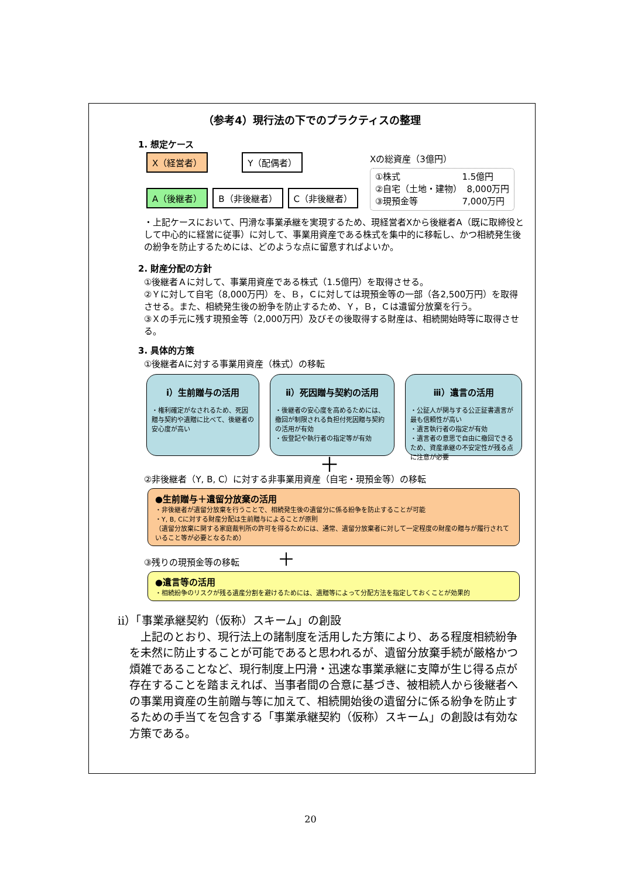（参考4）現行法の下でのプラクティスの整理
1. 想定ケース
X（経営者） Y（配偶者）
A（後継者） B（非後継者） C（非後継者）
Xの総資産（3億円）
①株式　　　　　　　1.5億円
②自宅（土地・建物）　8,000万円
③現預金等　　　　　7,000万円
・上記ケースにおいて、円滑な事業承継を実現するため、現経営者Xから後継者A（既に取締役として中心的に経営に従事）に対して、事業用資産である株式を集中的に移転し、かつ相続発生後の紛争を防止するためには、どのような点に留意すればよいか。
2. 財産分配の方針
①後継者Ａに対して、事業用資産である株式（1.5億円）を取得させる。
②Ｙに対して自宅（8,000万円）を、Ｂ，Ｃに対しては現預金等の一部（各2,500万円）を取得させる。また、相続発生後の紛争を防止するため、Ｙ，Ｂ，Ｃは遺留分放棄を行う。
③Ｘの手元に残す現預金等（2,000万円）及びその後取得する財産は、相続開始時等に取得させる。
3. 具体的方策
①後継者Aに対する事業用資産（株式）の移転
ⅰ）生前贈与の活用
・権利確定がなされるため、死因贈与契約や遺贈に比べて、後継者の安心度が高い
ⅱ）死因贈与契約の活用
・後継者の安心度を高めるためには、撤回が制限される負担付死因贈与契約の活用が有効
・仮登記や執行者の指定等が有効
ⅲ）遺言の活用
・公証人が関与する公正証書遺言が最も信頼性が高い
・遺言執行者の指定が有効
・遺言者の意思で自由に撤回できるため、資産承継の不安定性が残る点に注意が必要
＋
②非後継者（Y, B, C）に対する非事業用資産（自宅・現預金等）の移転
●生前贈与＋遺留分放棄の活用
・非後継者が遺留分放棄を行うことで、相続発生後の遺留分に係る紛争を防止することが可能
・Y, B, Cに対する財産分配は生前贈与によることが原則
（遺留分放棄に関する家庭裁判所の許可を得るためには、通常、遺留分放棄者に対して一定程度の財産の贈与が履行されていること等が必要となるため）
③残りの現預金等の移転 ＋
●遺言等の活用
・相続紛争のリスクが残る遺産分割を避けるためには、遺贈等によって分配方法を指定しておくことが効果的
ⅱ）「事業承継契約（仮称）スキーム」の創設
　上記のとおり、現行法上の諸制度を活用した方策により、ある程度相続紛争を未然に防止することが可能であると思われるが、遺留分放棄手続が厳格かつ煩雑であることなど、現行制度上円滑・迅速な事業承継に支障が生じ得る点が存在することを踏まえれば、当事者間の合意に基づき、被相続人から後継者への事業用資産の生前贈与等に加えて、相続開始後の遺留分に係る紛争を防止するための手当てを包含する「事業承継契約（仮称）スキーム」の創設は有効な方策である。
20